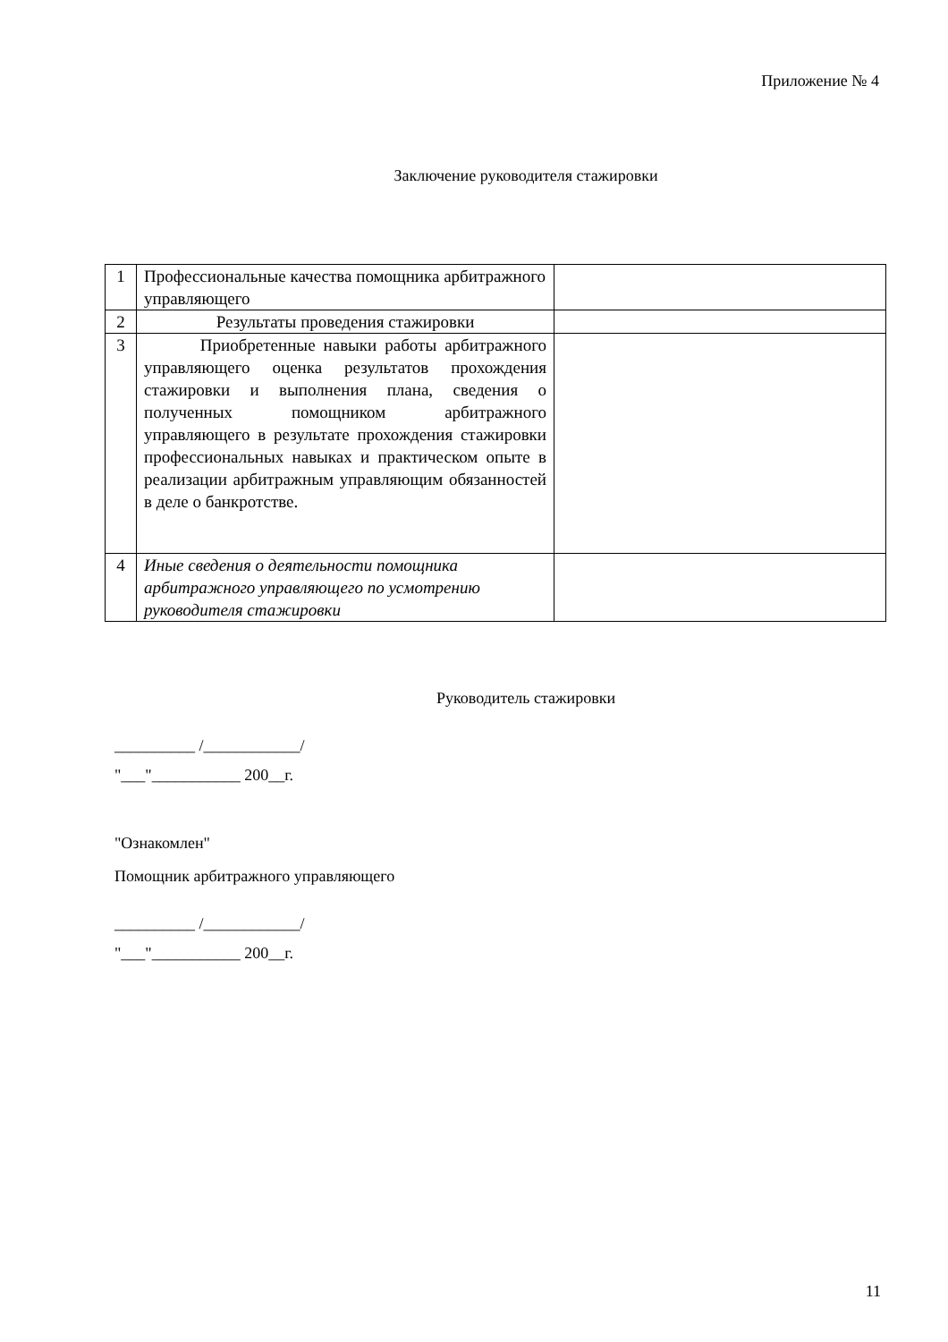Приложение № 4
Заключение руководителя стажировки
| 1 | Профессиональные качества помощника арбитражного управляющего | |
| 2 | Результаты проведения стажировки | |
| 3 | Приобретенные навыки работы арбитражного управляющего оценка результатов прохождения стажировки и выполнения плана, сведения о полученных помощником арбитражного управляющего в результате прохождения стажировки профессиональных навыках и практическом опыте в реализации арбитражным управляющим обязанностей в деле о банкротстве. | |
| 4 | Иные сведения о деятельности помощника арбитражного управляющего по усмотрению руководителя стажировки | |
Руководитель стажировки
__________ /____________/
"___"___________ 200__г.
"Ознакомлен"
Помощник арбитражного управляющего
__________ /____________/
"___"___________ 200__г.
11